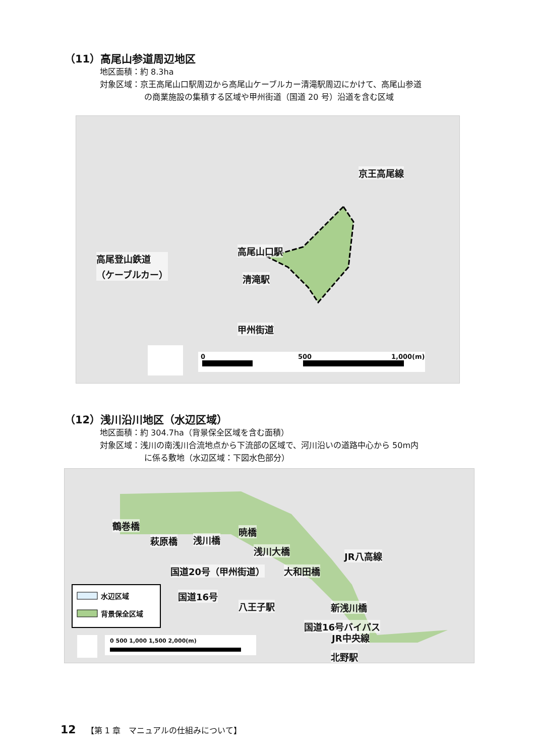（11）高尾山参道周辺地区
地区面積：約 8.3ha
対象区域：京王高尾山口駅周辺から高尾山ケーブルカー清滝駅周辺にかけて、高尾山参道
の商業施設の集積する区域や甲州街道（国道 20 号）沿道を含む区域
高尾山口駅
高尾登山鉄道
（ケーブルカー）
清滝駅
京王高尾線
甲州街道
0 500 1,000(m)
（12）浅川沿川地区（水辺区域）
地区面積：約 304.7ha（背景保全区域を含む面積）
対象区域：浅川の南浅川合流地点から下流部の区域で、河川沿いの道路中心から 50m内
に係る敷地（水辺区域：下図水色部分）
鶴巻橋
萩原橋 浅川橋
暁橋
浅川大橋
国道20号（甲州街道） 大和田橋
JR八高線
国道16号
八王子駅 新浅川橋
国道16号バイパス
JR中央線
北野駅
水辺区域
背景保全区域
0 500 1,000 1,500 2,000(m)
12 【第 1 章　マニュアルの仕組みについて】